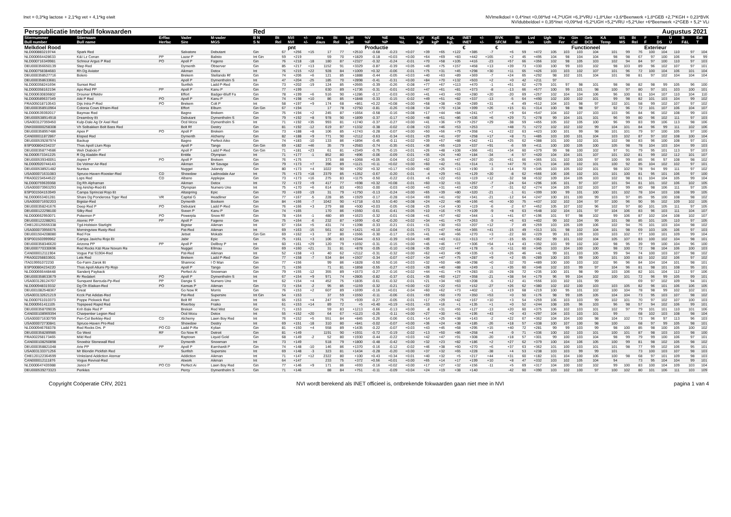Inet = 0,3*kg lactose + 2,1*kg vet + 4,1*kg eiwit
NVImelkdoel = 0,4*Inet +0,08*lvd +4,7*UGH +6,3*VRU +1,8*Uier +3,6*Beenwerk +1,8*GEB +2,7*KGH + 0,23*BVK
NVIdubbeldoel = 0,35*Inet +0,09*lvd +5,2*UGH +5,2*VRU +5,2*Uier +6*Beenwerk +2*GEB + 5,2* VLi
| Perspublicatie Interbull fokwaarden | | | | | Red | | | | | | | | | | | | | | | | | | | | | | | | Augustus 2021 | | | | | |
| --- | --- | --- | --- | --- | --- | --- | --- | --- | --- | --- | --- | --- | --- | --- | --- | --- | --- | --- | --- | --- | --- | --- | --- | --- | --- | --- | --- | --- | --- | --- | --- | --- | --- | --- |
| Stiernummer | Stiernaam | Erffac | Vader | M-vader | B N | Bt | NVI | +/- | dtrs | Bt | kgM | %V | %E | %L | KgV | KgE | KgL | INET | +/- | BVK | Bt | Lvd | Ugh | Vru | Gin | Geb | KA | MS | Bt | F | T | U | B | Ext |
| Bull number | Bull name | Herfac | Sire | MGS | S N | Rel | NVI | +/- | daus | Rel | kgM | %F | %P | %L | kgF | kgP | kgL | INET | +/- | SFCM | Rel | lon | Udh | Fer | Cal | DCE | Temp | MS | Rel | F | DS | U | F&L | T |
| Melkdoel Rood | | | | | | | pnt | | | | | Productie | | | | | | € | | € | | | | | Functioneel | | | | | Exterieur | | | | |
| NLD000883219744 | Spark Red | | Salvatore | Debutant | Gin | 67 | +256 | +15 | 17 | 77 | +2510 | -0.68 | -0.23 | +0.07 | +39 | +65 | +122 | +385 | -7 | +6 | 59 | +472 | 105 | 103 | 103 | 104 | 101 | 99 | 76 | 100 | 104 | 110 | 97 | 104 |
| NLD000664428633 | K&I Lz Conan | PP | Lazar P | Balisto | Int Gin | 59 | +219 | | 59 | 70 | +1829 | -0.18 | +0.03 | +0.00 | +64 | +69 | +83 | +442 | +165 | +2 | 45 | +495 | 104 | 98 | 104 | 104 | 98 | 98 | 67 | 97 | 100 | 106 | 94 | 99 |
| NLD000716349981 | Schreur Argus P Red | PO | Apoll P | Fageno | Gin | 76 | +218 | -18 | 180 | 87 | +2327 | -0.32 | -0.24 | -0.01 | +70 | +58 | +105 | +416 | -23 | +57 | 66 | +356 | 102 | 98 | 105 | 103 | 102 | 94 | 84 | 97 | 100 | 110 | 97 | 103 |
| DEU000356650139 | Step Red | | Dymenth | Observer | Gin | 85 | +217 | +13 | 1152 | 91 | +3329 | -0.87 | -0.39 | +0.05 | +49 | +75 | +157 | +458 | +13 | +39 | 73 | +330 | 100 | 99 | 103 | 102 | 98 | 103 | 89 | 96 | 102 | 107 | 97 | 101 |
| NLD000758384683 | Rh Dg Aviator | | Aikman | Detox | Int | 76 | +215 | +22 | 928 | 84 | +1009 | +0.32 | -0.06 | -0.01 | +75 | +31 | +45 | +298 | +30 | +11 | 65 | +426 | 103 | 103 | 102 | 107 | 101 | 96 | 72 | 100 | 104 | 106 | 101 | 104 |
| DEU000358527716 | Bolero | | Brekem | Stellando Rf | Gin | 74 | +206 | +6 | 121 | 85 | +1888 | -0.44 | -0.05 | +0.03 | +40 | +63 | +89 | +369 | -7 | +24 | 65 | +292 | 98 | 102 | 101 | 104 | 101 | 98 | 81 | 97 | 102 | 104 | 104 | 104 |
| DEU000358633681 | | | Apoll P | Dymentholm S | Int | 47 | +204 | -25 | 185 | 70 | +2898 | -0.41 | -0.31 | +0.00 | +84 | +70 | +132 | +503 | +2 | +0 | 42 | +211 | 97 | | | | | | | | | | | |
| NLD000358241694 | Sunset Red | | Sunfish | Ladd P-Red | Gin | 73 | +202 | -19 | 124 | 85 | +2665 | -0.39 | -0.26 | -0.08 | +77 | +67 | +113 | +470 | -1 | +51 | 62 | +279 | 101 | 97 | 98 | 101 | 98 | 98 | 82 | 98 | 99 | 105 | 96 | 100 |
| NLD000358162194 | Apo Red PP | PP | Apoll P | Kanu P | Gin | 77 | +199 | | 630 | 89 | +1736 | -0.31 | -0.01 | +0.02 | +47 | +61 | +81 | +373 | -8 | -13 | 66 | +577 | 100 | 99 | 101 | 98 | 100 | 97 | 80 | 97 | 101 | 103 | 100 | 101 |
| NLD000630836802 | Drouner Effektiv | | Effort | Badger-Bluff Fa | Gin | 78 | +199 | +6 | 516 | 90 | +1286 | -0.17 | -0.03 | +0.00 | +41 | +43 | +59 | +280 | +20 | -20 | 69 | +257 | 102 | 104 | 104 | 106 | 96 | 100 | 81 | 104 | 107 | 110 | 104 | 110 |
| NLD000589637349 | Aiki P Red | PO | Apoll P | Kanu P | Gin | 74 | +198 | +10 | 86 | 85 | +1848 | -0.33 | -0.15 | -0.02 | +49 | +51 | +82 | +337 | -13 | -5 | 64 | +490 | 102 | 100 | 102 | 101 | 99 | 98 | 82 | 101 | 103 | 104 | 99 | 102 |
| FRA005018710543 | Dijs Intra-P-Red | PO | Brekem | Colt P | Int | 58 | +197 | +9 | 174 | 68 | +861 | +0.22 | +0.08 | +0.00 | +58 | +38 | +39 | +289 | +31 | -4 | 49 | +512 | 104 | 103 | 98 | 97 | 102 | 101 | 58 | 99 | 102 | 107 | 97 | 102 |
| DEU000358910964 | Colonia Cows Efraim-Red | | Effort | Elburn | Gin Gin | 67 | +194 | | 17 | 78 | +2750 | -0.81 | -0.26 | +0.08 | +34 | +70 | +134 | +399 | +26 | +15 | 61 | +314 | 100 | 98 | 98 | 97 | 92 | 96 | 72 | 101 | 107 | 106 | 104 | 107 |
| NLD000539392017 | Baymax Red | | Bagno | Brekem | Gin | 75 | +194 | +2 | 245 | 87 | +1664 | -0.58 | -0.16 | +0.08 | +17 | +44 | +84 | +241 | +7 | +9 | 64 | +547 | 104 | 102 | 107 | 103 | 103 | 96 | 84 | 96 | 102 | 108 | 99 | 103 |
| DEU000538914918 | Dreamboy Et | | Debutant | Dymentholm S | Gin | 79 | +192 | +8 | 978 | 90 | +1899 | -0.37 | -0.17 | +0.00 | +48 | +51 | +86 | +336 | +6 | +29 | 71 | +278 | 99 | 104 | 101 | 101 | 96 | 99 | 80 | 96 | 102 | 111 | 97 | 103 |
| USA003127359450 | Kulp-Dale Ag Dr Axel Red | | Ocd Mccu | Dymentholm S | Int | 71 | +192 | +35 | 993 | 81 | +1740 | -0.37 | -0.27 | +0.00 | +41 | +36 | +79 | +257 | +29 | -38 | 59 | +455 | 105 | 102 | 105 | 100 | 96 | 99 | 83 | 99 | 106 | 113 | 98 | 106 |
| DNK000000258308 | Vh Solbakken Bolt Bass Red | | Bolt Rf | Destry | Gin | 81 | +192 | -12 | 619 | 87 | +1332 | -0.38 | -0.02 | -0.08 | +23 | +46 | +53 | +253 | | +48 | 71 | +272 | 102 | 102 | 102 | 99 | 104 | 101 | 84 | 96 | 99 | 111 | 102 | 106 |
| DEU000358957486 | Apex P | PO | Apoll P | Brekem | Gin | 73 | +188 | +8 | 106 | 85 | +1743 | -0.28 | -0.07 | +0.00 | +50 | +56 | +79 | +358 | +1 | +22 | 63 | +423 | 100 | 101 | 99 | 98 | 101 | 101 | 79 | 97 | 100 | 105 | 97 | 100 |
| CAN000011872867 | Eloped Red | | Dymenth | Alchemy | Gin | 82 | +188 | +9 | 771 | 90 | +2112 | -0.63 | -0.34 | +0.01 | +29 | +41 | +97 | +258 | +17 | +8 | 71 | +485 | 103 | 100 | 101 | 104 | 103 | 102 | 87 | 97 | 102 | 108 | 100 | 104 |
| DEU000539287974 | Backup | | Bagno | Perfect Aiko | Gin | 74 | +183 | -10 | 133 | 86 | +1894 | -0.45 | -0.11 | +0.02 | +39 | +57 | +88 | +342 | +11 | +25 | 62 | +388 | 101 | 100 | 102 | 101 | 102 | 98 | 83 | 96 | 100 | 108 | 97 | 101 |
| ESP000804234237 | Thos Apoll Llum Rojo | | Apoll P | Tango | Gin Gin | 69 | +182 | +46 | 35 | 79 | +2583 | -0.74 | -0.35 | +0.01 | +36 | +55 | +119 | +337 | +91 | -6 | 59 | +411 | 100 | 100 | 105 | 100 | 105 | 98 | 78 | 104 | 103 | 104 | 99 | 103 |
| DEU000358774586 | Weh Diabolo P | | Apoll P | Ladd P-Red | Gin Gin | 71 | +181 | +23 | 61 | 81 | +2349 | -0.75 | -0.15 | +0.01 | +26 | +48 | +108 | +366 | +61 | +34 | 60 | +379 | 99 | 98 | 100 | 102 | 97 | 91 | 79 | 95 | 101 | 113 | 97 | 103 |
| NLD000573341225 | R Dg Aladdin-Red | | Entitle | Olympian | Int | 71 | +177 | -1 | 852 | 80 | +896 | -0.06 | -0.09 | -0.01 | +35 | +24 | +40 | +184 | -34 | -4 | 57 | +420 | 104 | 104 | 101 | 107 | 101 | 102 | 81 | 99 | 102 | 112 | 101 | 107 |
| DEU000539340051 | Aspen P | PO | Apoll P | Brekem | Gin | 76 | +175 | | 373 | 88 | +1068 | +0.05 | -0.04 | -0.02 | +52 | +35 | +47 | +267 | -20 | +51 | 66 | +365 | 101 | 102 | 100 | 97 | 100 | 99 | 85 | 96 | 97 | 108 | 98 | 102 |
| NLD000920744143 | De Volmer Air-Red | | Aikman | Mr Savage | Gin | 79 | +173 | +7 | 396 | 89 | +1121 | +0.11 | +0.02 | +0.00 | +60 | +42 | +51 | +314 | +1 | +47 | 70 | +271 | 104 | 100 | 102 | 101 | 100 | 92 | 85 | 104 | 102 | 102 | 97 | 101 |
| DEU000538921482 | Nuntius | | Nugget | Julandy | Gin | 80 | +173 | +4 | 1022 | 90 | +292 | +0.32 | +0.17 | +0.00 | +40 | +25 | +13 | +190 | -3 | +14 | 70 | +345 | 103 | 105 | 102 | 101 | 98 | 102 | 78 | 94 | 99 | 111 | 97 | 102 |
| USA000071631083 | Spruce-Haven-Rooster-Red | CD | Showdow | Ladinodale Aar | Int | 75 | +173 | +18 | 2379 | 85 | +1352 | -0.67 | -0.20 | -0.01 | -4 | +29 | +61 | +129 | +20 | -8 | 62 | +566 | 106 | 106 | 102 | 101 | 101 | 100 | 81 | 95 | 101 | 106 | 97 | 100 |
| FRA002234544522 | Lops Red | CD | Albano | Applejax | Gin | 73 | +173 | +16 | 275 | 83 | +1175 | -0.50 | -0.22 | -0.01 | +6 | +22 | +53 | +119 | +12 | -32 | 58 | +532 | 109 | 104 | 105 | 103 | 102 | 98 | 81 | 104 | 104 | 105 | 99 | 104 |
| NLD000759639368 | Dg Rh Alphaman | | Aikman | Detox | Int | 72 | +172 | +9 | 417 | 77 | +698 | +0.32 | +0.08 | -0.01 | +60 | +32 | +31 | +267 | -7 | -24 | 64 | +296 | 106 | 101 | 97 | 107 | 101 | 94 | 81 | 101 | 102 | 106 | 102 | 105 |
| USA000073963293 | Ing Airship-Red-Et | | Olympian | Numero Uno | Int | 75 | +170 | +6 | 614 | 83 | +953 | -0.00 | -0.03 | +0.00 | +43 | +31 | +43 | +230 | -7 | -31 | 62 | +274 | 104 | 105 | 102 | 103 | 107 | 99 | 80 | 98 | 106 | 111 | 97 | 105 |
| ESP001504153949 | Campa Sprincial Rojo Et | | Altaspring | Epic | Gin | 70 | +169 | -19 | 31 | 79 | +1750 | -0.13 | -0.24 | +0.00 | +65 | +39 | +80 | +320 | -21 | -1 | 61 | +399 | 100 | 99 | 101 | 100 | 101 | 102 | 78 | 104 | 103 | 108 | 99 | 105 |
| NLD000653401281 | Share Dg Ponderosa Tiger Red | VR | Capital G | Headliner | Gin | 77 | +167 | -5 | 228 | 85 | +1929 | -0.17 | -0.28 | +0.04 | +69 | +41 | +92 | +341 | -21 | -12 | 64 | +247 | 100 | 101 | 100 | 99 | 103 | 97 | 85 | 95 | 100 | 108 | 98 | 102 |
| USA000071692203 | Bigstar-Red | | Dymenth | Bookem | Gin | 84 | +166 | -7 | 1042 | 90 | +1718 | -0.53 | -0.40 | +0.08 | +24 | +22 | +86 | +166 | +6 | +30 | 75 | +437 | 102 | 102 | 104 | 97 | 100 | 96 | 90 | 95 | 102 | 109 | 102 | 105 |
| DEU000358241676 | Deep Red P | PO | Debutant | Ladd P-Red | Gin | 76 | +166 | +3 | 279 | 88 | +500 | +0.03 | -0.05 | +0.08 | +25 | +14 | +30 | +119 | -6 | -2 | 67 | +452 | 105 | 107 | 102 | 96 | 102 | 97 | 80 | 101 | 105 | 111 | 97 | 105 |
| DEU000122298100 | Silky-Red | | Sveen P | Kanu P | Gin | 74 | +165 | | 170 | 86 | +1560 | -0.61 | -0.41 | +0.05 | +10 | +16 | +76 | +109 | -9 | +8 | 63 | +548 | 102 | 104 | 101 | 97 | 104 | 106 | 83 | 96 | 103 | 111 | 104 | 107 |
| NLD000662950071 | Pokemon P | PO | Powerpla | Snow Rf | Gin | 78 | +164 | -1 | 480 | 89 | +1623 | -0.32 | -0.01 | +0.08 | +41 | +57 | +82 | +344 | -1 | +41 | 67 | +196 | 101 | 97 | 98 | 102 | 99 | 106 | 87 | 102 | 104 | 108 | 102 | 107 |
| DEU000122288261 | Atomic PP | PP | Apoll P | Fageno | Gin | 75 | +164 | -6 | 232 | 87 | +1699 | -0.42 | -0.20 | +0.02 | +34 | +41 | +79 | +263 | -9 | +6 | 63 | +402 | 99 | 102 | 104 | 99 | 101 | 98 | 85 | 101 | 105 | 110 | 97 | 105 |
| CHE120125555338 | Tgd-Holstein Starlight | | Bigstar | Aikman | Int | 67 | +164 | +5 | 431 | 74 | +1398 | -0.33 | -0.21 | -0.01 | +31 | +30 | +63 | +207 | +12 | -7 | 49 | +259 | 103 | 105 | 109 | 106 | 102 | 94 | 76 | 101 | 103 | 104 | 98 | 102 |
| USA000073956675 | Morningview Rusty-Red | | Pat-Red | Aikman | Int | 69 | +163 | -15 | 561 | 82 | +1421 | +0.10 | -0.04 | -0.01 | +73 | +47 | +64 | +365 | +41 | -15 | 49 | +313 | 101 | 98 | 102 | 104 | 101 | 98 | 69 | 103 | 105 | 106 | 97 | 103 |
| DEU001504208080 | Red Fox | | Jetset | Mokabi | Gin Gin | 69 | +162 | +3 | 37 | 80 | +1566 | -0.30 | -0.17 | -0.05 | +41 | +40 | +66 | +270 | +3 | -22 | 60 | +229 | 99 | 101 | 109 | 103 | 103 | 102 | 77 | 100 | 101 | 109 | 99 | 104 |
| ESP001503999962 | Campa Javichu Rojo Et | | Jabir | Epic | Gin | 75 | +161 | +3 | 106 | 83 | +2344 | -0.53 | -0.39 | +0.04 | +49 | +43 | +111 | +313 | +7 | -15 | 65 | +362 | 99 | 101 | 102 | 104 | 105 | 107 | 83 | 100 | 102 | 104 | 98 | 101 |
| DEU000358346620 | Arizona PP | PP | Apoll P | Dellboy P | Int | 60 | +161 | +29 | 120 | 79 | +1692 | -0.31 | -0.15 | +0.00 | +45 | +46 | +77 | +306 | +54 | +14 | 43 | +392 | 103 | 99 | 102 | 102 | 98 | 95 | 39 | 99 | 100 | 104 | 96 | 100 |
| DEU000770330696 | Red Rocks K&I Ruw Novum Re | | Nugget | Ellmau | Gin | 69 | +160 | +21 | 31 | 81 | +878 | -0.05 | -0.10 | +0.08 | +35 | +22 | +47 | +178 | -5 | +11 | 60 | +345 | 103 | 104 | 100 | 100 | 98 | 100 | 72 | 98 | 104 | 106 | 100 | 103 |
| CAN000012111904 | Vogue Pat S1904-Red | | Pat-Red | Aikman | Int | 52 | +158 | +3 | 40 | 62 | +2112 | -0.31 | -0.32 | +0.00 | +62 | +43 | +96 | +335 | +3 | +26 | 46 | +41 | 99 | 101 | 103 | 105 | 99 | 94 | 74 | 100 | 103 | 107 | 98 | 102 |
| FRA002258833601 | Lets Red | | Brekem | Ladd P-Red | Gin | 77 | +158 | -7 | 534 | 84 | +1507 | -0.34 | -0.07 | +0.07 | +34 | +47 | +75 | +287 | +9 | +2 | 65 | +289 | 100 | 103 | 99 | 100 | 101 | 100 | 83 | 102 | 102 | 106 | 97 | 102 |
| ITA019991072230 | Go-Farm Zarok Et | | Shamroc | I O Man | Gin | 77 | +156 | | 99 | 86 | +1828 | -0.50 | -0.16 | +0.03 | +32 | +50 | +86 | +298 | +0 | -32 | 70 | +489 | 100 | 100 | 103 | 102 | 96 | 96 | 84 | 104 | 104 | 101 | 98 | 101 |
| ESP000804234220 | Thos Apoll Allumi Pp Rojo | | Apoll P | Tango | Gin | 71 | +156 | | 71 | 81 | +1858 | -0.55 | -0.27 | +0.03 | +28 | +40 | +88 | +249 | -1 | +35 | 60 | +346 | 102 | 103 | 99 | 97 | 104 | 96 | 81 | 98 | 101 | 108 | 95 | 101 |
| NLD000666448448 | Sanderij Payback | | Perfect Ai | Snowman | Gin | 79 | +155 | -12 | 355 | 89 | +1573 | -0.27 | -0.16 | +0.02 | +44 | +41 | +74 | +283 | -15 | +28 | 72 | +235 | 100 | 101 | 98 | 99 | 103 | 106 | 82 | 101 | 104 | 112 | 97 | 106 |
| DEU000358633679 | Rr Redalert | PO | Apoll P | Dymentholm S | Int | 67 | +154 | +9 | 971 | 74 | +2805 | -0.82 | -0.37 | -0.01 | +35 | +60 | +127 | +358 | -21 | +38 | 54 | +179 | 96 | 99 | 104 | 102 | 100 | 101 | 72 | 96 | 99 | 105 | 99 | 101 |
| USA003128124707 | Sunquest Barcuda-Pp-Red | PP | Dangie S | Numero Uno | Int | 62 | +154 | +4 | 452 | 75 | +1835 | -0.61 | -0.32 | -0.01 | +21 | +34 | +83 | +208 | -5 | +12 | 41 | +556 | 103 | 102 | 101 | 99 | | | 69 | 97 | 102 | 109 | 94 | 101 |
| NLD000948319332 | Dg Oh Elaikan-Red | PO | Kansas P | Aikman | Gin | 73 | +154 | -2 | 95 | 85 | +1159 | -0.32 | -0.21 | +0.00 | +22 | +22 | +53 | +152 | -27 | +26 | 62 | +380 | 102 | 102 | 100 | 103 | 103 | 105 | 82 | 96 | 101 | 106 | 106 | 105 |
| DEU001082548367 | Great | | Go Now R | Morris | Gin | 76 | +153 | +2 | 607 | 89 | +1699 | -0.16 | +0.01 | -0.04 | +60 | +62 | +73 | +402 | -1 | +19 | 68 | +219 | 100 | 95 | 101 | 102 | 100 | 104 | 78 | 98 | 99 | 102 | 102 | 101 |
| USA003132621219 | Kcck Pat Adidas-Red | | Pat-Red | Supersire | Int Gin | 54 | +153 | | 37 | 59 | +1550 | -0.11 | -0.06 | -0.01 | +59 | +50 | +70 | +350 | +53 | +0 | 50 | +176 | 98 | 99 | 105 | 105 | 104 | 104 | 73 | 95 | 103 | 107 | 98 | 102 |
| NLD000761010373 | Poppe Pickwick Red | | Bolt Rf | Aram | Int | 65 | +153 | +4 | 247 | 75 | +939 | -0.27 | -0.05 | -0.01 | +17 | +29 | +42 | +167 | +10 | +3 | 54 | +259 | 106 | 103 | 103 | 99 | 102 | 101 | 70 | 97 | 102 | 107 | 100 | 103 |
| NLD000561411105 | Topspeed Rapid Red | | Riverboy | Fraiko | Int | 61 | +153 | +14 | 89 | 72 | +5 | +0.40 | +0.19 | +0.01 | +33 | +16 | +1 | +135 | +1 | +0 | 52 | +244 | 108 | 105 | 96 | 103 | 96 | 98 | 57 | 94 | 102 | 106 | 99 | 101 |
| DEU000358709035 | Knh Bale Red P | | Brekan | Red Mist | Gin | 71 | +153 | | 59 | 83 | +1213 | -0.66 | -0.13 | +0.00 | -8 | +31 | +55 | +127 | -13 | +20 | 60 | +375 | 106 | 102 | 103 | 101 | 102 | 97 | 79 | 101 | 101 | 110 | 101 | 106 |
| CAN000108969394 | Charpentier Legion Red | | Ocd Mccu | Detox | Int | 55 | +152 | +20 | 64 | 67 | +1123 | -0.25 | -0.11 | +0.00 | +27 | +30 | +51 | +195 | +43 | +0 | 43 | +297 | 104 | 103 | 103 | 101 | 99 | | 68 | 102 | 103 | 108 | 98 | 104 |
| USA000071630799 | Pen-Col Berkley-Red | CD | Alchemy | Lawn Boy Red | Int | 76 | +152 | +5 | 551 | 84 | +845 | -0.26 | -0.06 | -0.01 | +14 | +25 | +38 | +143 | -2 | +22 | 67 | +362 | 104 | 104 | 100 | 98 | 104 | 102 | 73 | 96 | 97 | 113 | 96 | 103 |
| USA000072730841 | Spruce-Haven Pro-Red | | Showdow | Destry | Int | 69 | +151 | -18 | 310 | 80 | +841 | -0.02 | -0.07 | +0.00 | +36 | +24 | +38 | +185 | -26 | +18 | 57 | +338 | 100 | 107 | 100 | 98 | 100 | | 68 | 97 | 99 | 105 | 98 | 101 |
| NLD000946768378 | Red Rocks Drs. P | PO CD | Ladd P-Re | Kylian | Gin | 81 | +150 | +4 | 558 | 89 | +1435 | -0.22 | -0.07 | +0.03 | +43 | +45 | +68 | +295 | +15 | +40 | 72 | +281 | 99 | 99 | 103 | 99 | 98 | 100 | 85 | 98 | 100 | 105 | 100 | 102 |
| DEU000358289985 | Go West | RF | Go Now R | Detroit | Gin | 81 | +149 | | 1191 | 90 | +1931 | -0.72 | -0.19 | -0.02 | +13 | +50 | +86 | +258 | +4 | -9 | 71 | +336 | 100 | 102 | 103 | 101 | 100 | 101 | 87 | 98 | 103 | 103 | 98 | 100 |
| FRA002258173465 | Mild Red | | Raptown | Liquid Gold | Gin | 68 | +149 | -2 | 52 | 80 | +1930 | -0.44 | -0.22 | +0.03 | +42 | +47 | +91 | +308 | -20 | +18 | 57 | +301 | 99 | 100 | 103 | 104 | 98 | 99 | 79 | 99 | 100 | 106 | 97 | 101 |
| CAN000108250898 | Snowbiz Stonewall Red | | Dymenth | Snowman | Int | 73 | +149 | | 518 | 79 | +1800 | -0.48 | -0.42 | +0.00 | +32 | +23 | +82 | +186 | +2 | +27 | 62 | +379 | 100 | 104 | 106 | 105 | 100 | 99 | 81 | 98 | 102 | 105 | 98 | 102 |
| DEU000358821048 | Arie PP | PP | Apoll P | Earnhardt P | Gin | 74 | +148 | -10 | 146 | 86 | +1370 | -0.16 | -0.12 | -0.02 | +46 | +38 | +60 | +270 | +6 | +37 | 63 | +362 | 101 | 100 | 103 | 101 | 101 | 98 | 77 | 99 | 102 | 106 | 95 | 101 |
| USA003133371256 | Mr Blondin Pickfish Red | | Sunfish | Supersire | Int | 69 | +148 | -3 | 323 | 81 | +1434 | -0.28 | -0.20 | +0.00 | +37 | +32 | +65 | +228 | -38 | +4 | 53 | +238 | 103 | 103 | 99 | 99 | 101 | | 73 | 100 | 103 | 107 | 98 | 103 |
| CHE120122364599 | Vinksland Addiction Atomar | | Addiction | Aikman | Int | 71 | +147 | +12 | 2322 | 80 | +100 | +0.43 | +0.34 | +0.01 | +40 | +32 | +5 | +217 | +44 | +31 | 60 | +182 | 101 | 104 | 100 | 106 | 100 | 98 | 68 | 97 | 101 | 109 | 98 | 103 |
| CAN000012111876 | Vogue Revival-Red | | Atwork | Aikman | Int | 64 | +147 | | 233 | 75 | +372 | +0.56 | +0.01 | +0.00 | +65 | +14 | +17 | +199 | +10 | +8 | 47 | +332 | 103 | 102 | 105 | 104 | 94 | | 73 | 95 | 104 | 104 | 99 | 101 |
| NLD000647435988 | Janco P | PO CD | Perfect Ai | Lawn Boy Red | Gin | 77 | +146 | +9 | 171 | 86 | +693 | -0.16 | +0.02 | +0.00 | +17 | +27 | +32 | +156 | -11 | +5 | 69 | +317 | 104 | 100 | 102 | 102 | 99 | 100 | 83 | 100 | 104 | 109 | 103 | 104 |
| DEU000539273323 | Perikles | | Percy | Dymentholm S | Gin | 71 | +146 | | 88 | 84 | +751 | -0.11 | -0.09 | +0.04 | +24 | +19 | +38 | +140 | | -42 | 60 | +390 | 103 | 102 | 100 | 97 | 100 | 102 | 80 | 101 | 106 | 111 | 103 | 109 |
Copyright Coöperatie CRV, 2021 NVI wordt berekend als INET officieel is, ontbrekende fokwaarden gaan niet mee in NVI
pagina 1 van 4